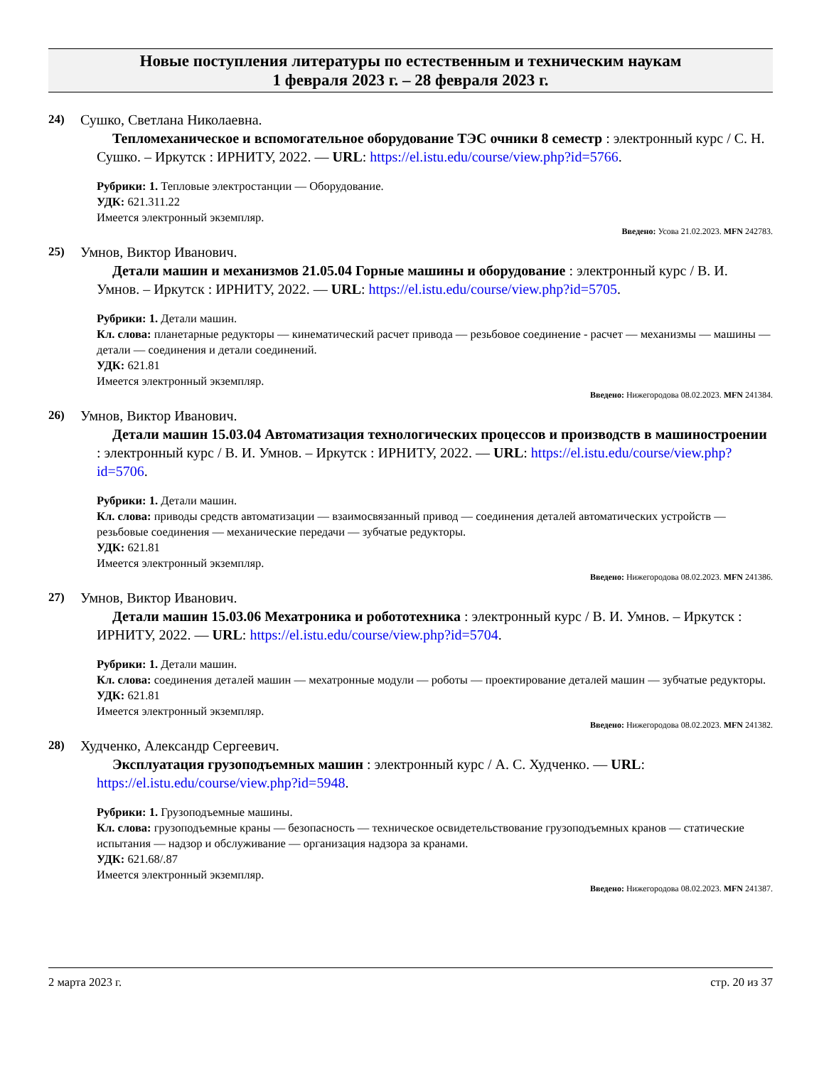Новые поступления литературы по естественным и техническим наукам
1 февраля 2023 г. – 28 февраля 2023 г.
24) Сушко, Светлана Николаевна.
Тепломеханическое и вспомогательное оборудование ТЭС очники 8 семестр : электронный курс / С. Н. Сушко. – Иркутск : ИРНИТУ, 2022. — URL: https://el.istu.edu/course/view.php?id=5766.
Рубрики: 1. Тепловые электростанции — Оборудование.
УДК: 621.311.22
Имеется электронный экземпляр.
Введено: Усова 21.02.2023. MFN 242783.
25) Умнов, Виктор Иванович.
Детали машин и механизмов 21.05.04 Горные машины и оборудование : электронный курс / В. И. Умнов. – Иркутск : ИРНИТУ, 2022. — URL: https://el.istu.edu/course/view.php?id=5705.
Рубрики: 1. Детали машин.
Кл. слова: планетарные редукторы — кинематический расчет привода — резьбовое соединение - расчет — механизмы — машины — детали — соединения и детали соединений.
УДК: 621.81
Имеется электронный экземпляр.
Введено: Нижегородова 08.02.2023. MFN 241384.
26) Умнов, Виктор Иванович.
Детали машин 15.03.04 Автоматизация технологических процессов и производств в машиностроении : электронный курс / В. И. Умнов. – Иркутск : ИРНИТУ, 2022. — URL: https://el.istu.edu/course/view.php?id=5706.
Рубрики: 1. Детали машин.
Кл. слова: приводы средств автоматизации — взаимосвязанный привод — соединения деталей автоматических устройств — резьбовые соединения — механические передачи — зубчатые редукторы.
УДК: 621.81
Имеется электронный экземпляр.
Введено: Нижегородова 08.02.2023. MFN 241386.
27) Умнов, Виктор Иванович.
Детали машин 15.03.06 Мехатроника и робототехника : электронный курс / В. И. Умнов. – Иркутск : ИРНИТУ, 2022. — URL: https://el.istu.edu/course/view.php?id=5704.
Рубрики: 1. Детали машин.
Кл. слова: соединения деталей машин — мехатронные модули — роботы — проектирование деталей машин — зубчатые редукторы.
УДК: 621.81
Имеется электронный экземпляр.
Введено: Нижегородова 08.02.2023. MFN 241382.
28) Худченко, Александр Сергеевич.
Эксплуатация грузоподъемных машин : электронный курс / А. С. Худченко. — URL: https://el.istu.edu/course/view.php?id=5948.
Рубрики: 1. Грузоподъемные машины.
Кл. слова: грузоподъемные краны — безопасность — техническое освидетельствование грузоподъемных кранов — статические испытания — надзор и обслуживание — организация надзора за кранами.
УДК: 621.68/.87
Имеется электронный экземпляр.
Введено: Нижегородова 08.02.2023. MFN 241387.
2 марта 2023 г. стр. 20 из 37